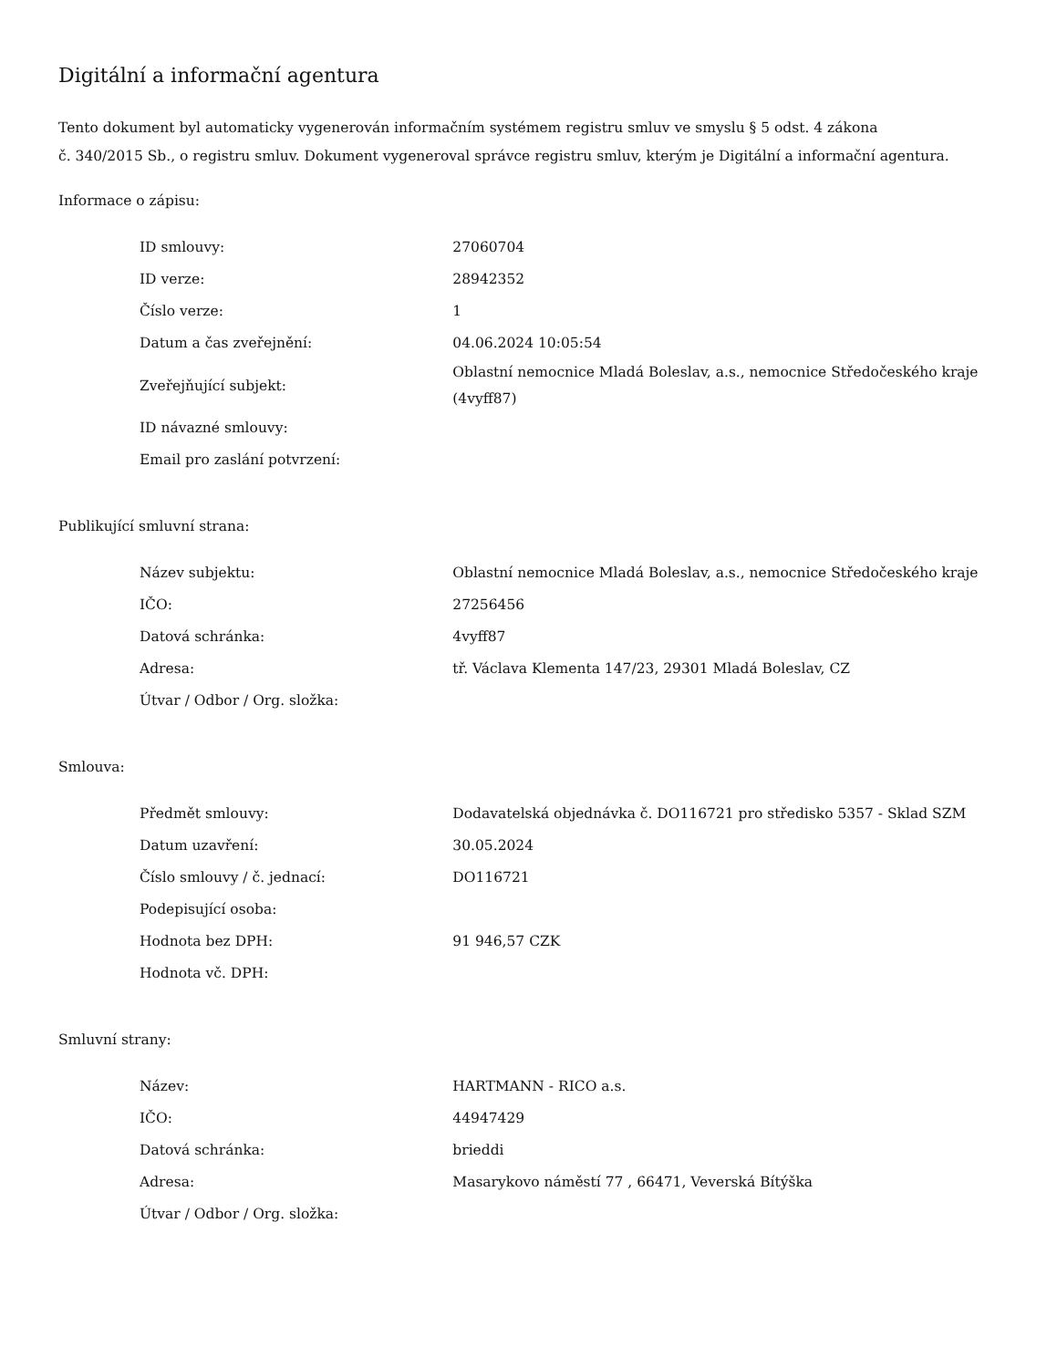Digitální a informační agentura
Tento dokument byl automaticky vygenerován informačním systémem registru smluv ve smyslu § 5 odst. 4 zákona
č. 340/2015 Sb., o registru smluv. Dokument vygeneroval správce registru smluv, kterým je Digitální a informační agentura.
Informace o zápisu:
| ID smlouvy: | 27060704 |
| ID verze: | 28942352 |
| Číslo verze: | 1 |
| Datum a čas zveřejnění: | 04.06.2024 10:05:54 |
| Zveřejňující subjekt: | Oblastní nemocnice Mladá Boleslav, a.s., nemocnice Středočeského kraje (4vyff87) |
| ID návazné smlouvy: | |
| Email pro zaslání potvrzení: | |
Publikující smluvní strana:
| Název subjektu: | Oblastní nemocnice Mladá Boleslav, a.s., nemocnice Středočeského kraje |
| IČO: | 27256456 |
| Datová schránka: | 4vyff87 |
| Adresa: | tř. Václava Klementa 147/23, 29301 Mladá Boleslav, CZ |
| Útvar / Odbor / Org. složka: | |
Smlouva:
| Předmět smlouvy: | Dodavatelská objednávka č. DO116721 pro středisko 5357 - Sklad SZM |
| Datum uzavření: | 30.05.2024 |
| Číslo smlouvy / č. jednací: | DO116721 |
| Podepisující osoba: | |
| Hodnota bez DPH: | 91 946,57 CZK |
| Hodnota vč. DPH: | |
Smluvní strany:
| Název: | HARTMANN - RICO a.s. |
| IČO: | 44947429 |
| Datová schránka: | brieddi |
| Adresa: | Masarykovo náměstí 77 , 66471, Veverská Bítýška |
| Útvar / Odbor / Org. složka: | |